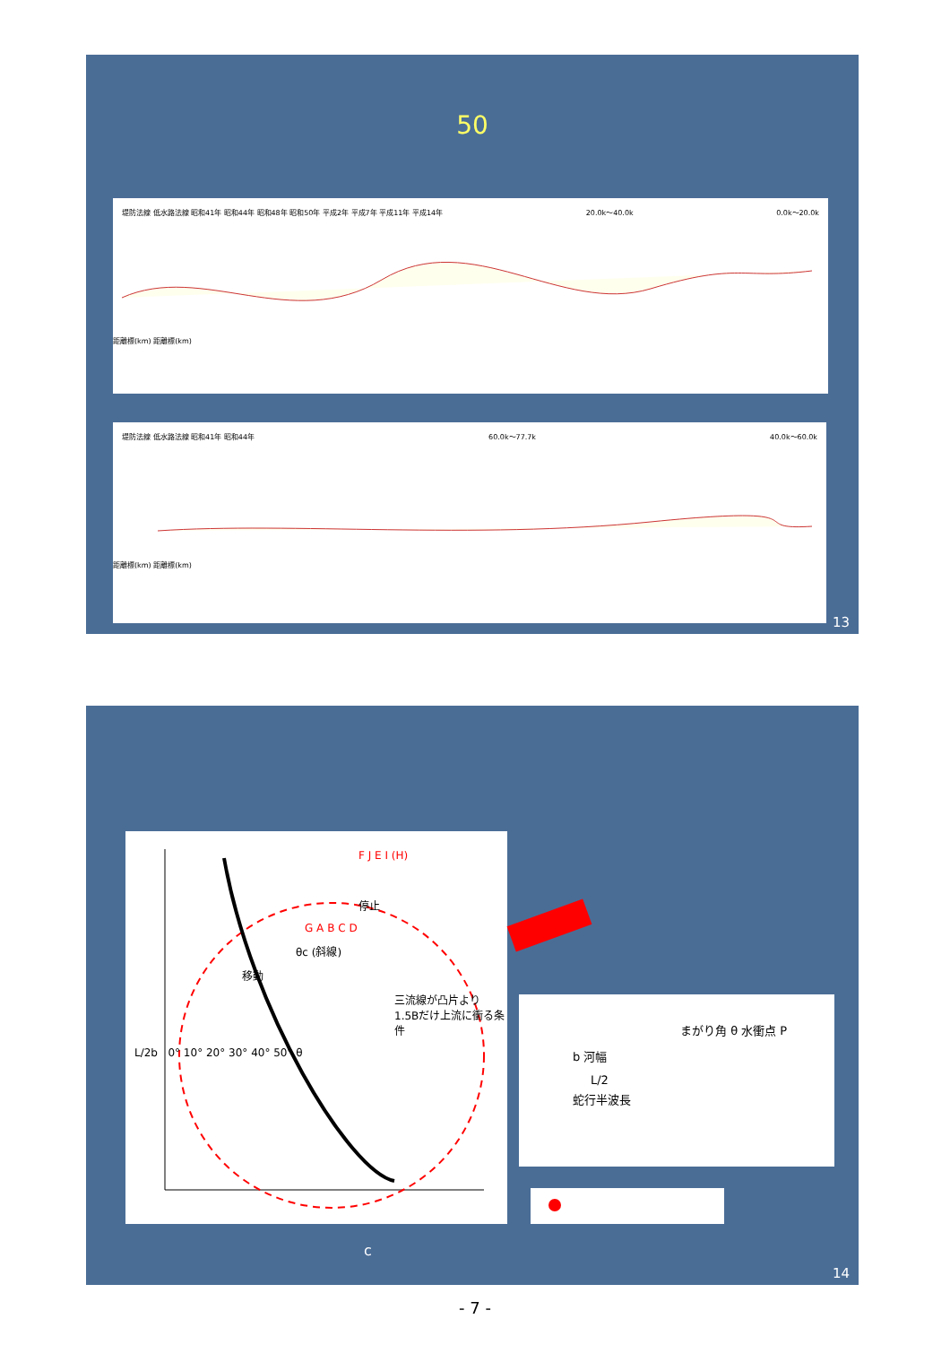50
堤防法線 低水路法線 昭和41年 昭和44年 昭和48年 昭和50年 平成2年 平成7年 平成11年 平成14年 20.0k～40.0k 0.0k～20.0k
距離標(km) 距離標(km)
堤防法線 低水路法線 昭和41年 昭和44年 60.0k～77.7k 40.0k～60.0k
距離標(km) 距離標(km)
13
F J E I (H)
停止
G A B C D
θc (斜線)
移動
三流線が凸片より 1.5Bだけ上流に衝る条件
L/2b 0° 10° 20° 30° 40° 50° θ
まがり角 θ 水衝点 P
b 河幅
L/2
蛇行半波長
c
14
- 7 -